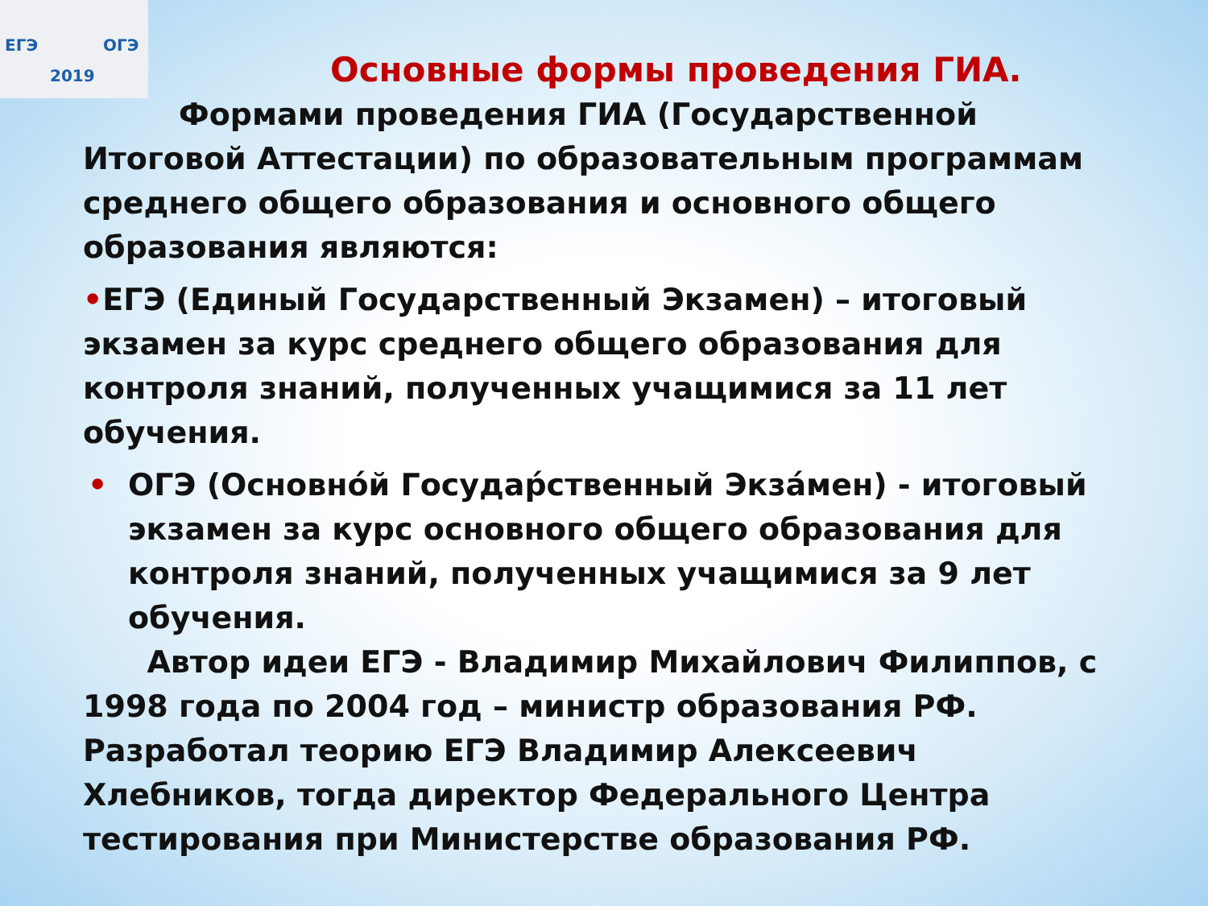ЕГЭ ОГЭ
2019
Основные формы проведения ГИА.
Формами проведения ГИА (Государственной Итоговой Аттестации) по образовательным программам среднего общего образования и основного общего образования являются:
•ЕГЭ (Единый Государственный Экзамен) – итоговый экзамен за курс среднего общего образования для контроля знаний, полученных учащимися за 11 лет обучения.
• ОГЭ (Основнóй Государ́ственный Экзáмен) - итоговый экзамен за курс основного общего образования для контроля знаний, полученных учащимися за 9 лет обучения.
Автор идеи ЕГЭ - Владимир Михайлович Филиппов, с 1998 года по 2004 год – министр образования РФ. Разработал теорию ЕГЭ Владимир Алексеевич Хлебников, тогда директор Федерального Центра тестирования при Министерстве образования РФ.